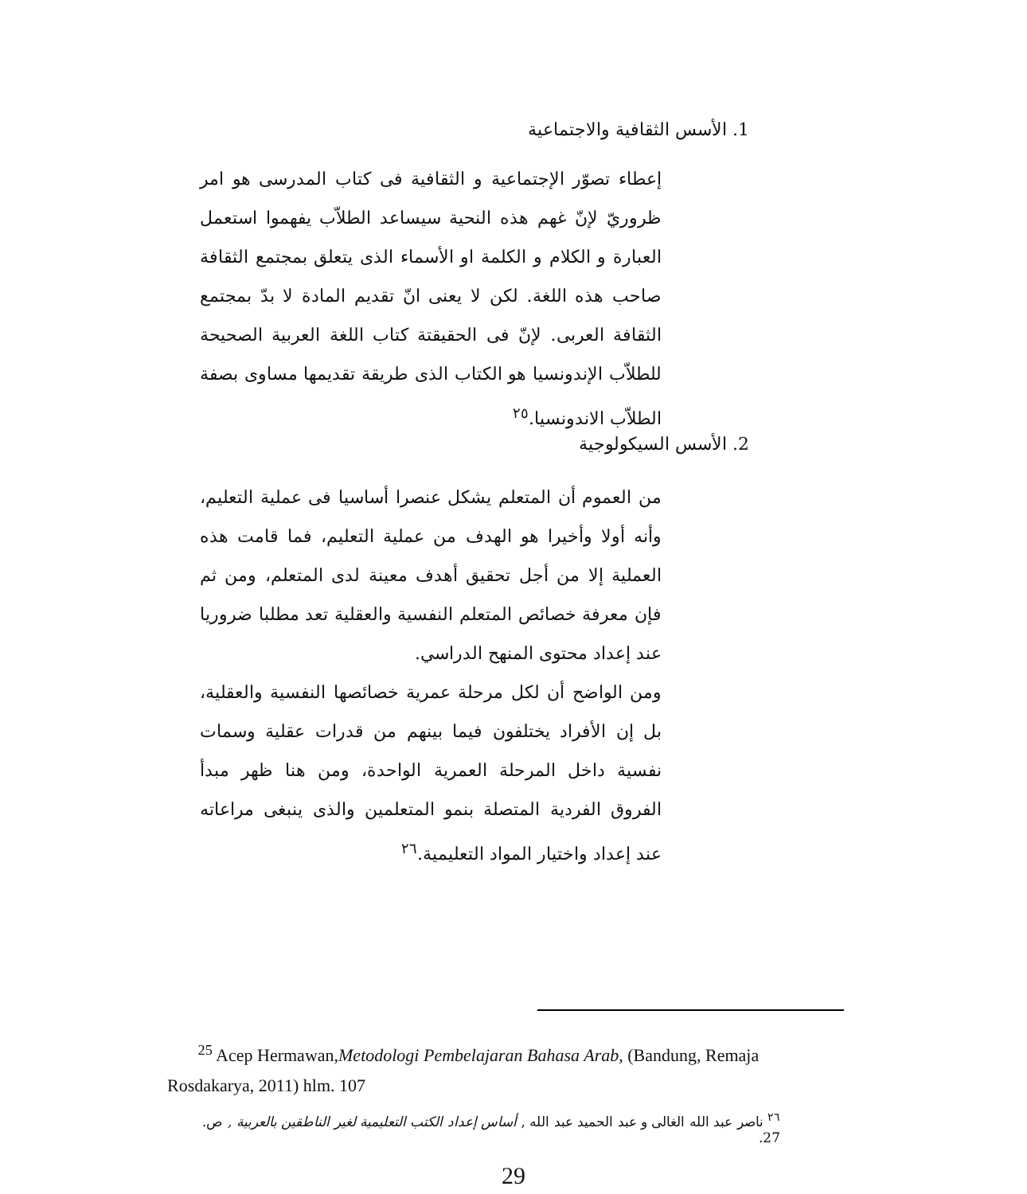1. الأسس الثقافية والاجتماعية
إعطاء تصوّر الإجتماعية و الثقافية فى كتاب المدرسى هو امر ظروريّ لإنّ غهم هذه النحية سيساعد الطلاّب يفهموا استعمل العبارة و الكلام و الكلمة او الأسماء الذى يتعلق بمجتمع الثقافة صاحب هذه اللغة. لكن لا يعنى انّ تقديم المادة لا بدّ بمجتمع الثقافة العربى. لإنّ فى الحقيقتة كتاب اللغة العربية الصحيحة للطلاّب الإندونسيا هو الكتاب الذى طريقة تقديمها مساوى بصفة الطلاّب الاندونسيا.<sup>٢٥</sup>
2. الأسس السيكولوجية
من العموم أن المتعلم يشكل عنصرا أساسيا فى عملية التعليم، وأنه أولا وأخيرا هو الهدف من عملية التعليم، فما قامت هذه العملية إلا من أجل تحقيق أهدف معينة لدى المتعلم، ومن ثم فإن معرفة خصائص المتعلم النفسية والعقلية تعد مطلبا ضروريا عند إعداد محتوى المنهح الدراسي.
ومن الواضح أن لكل مرحلة عمرية خصائصها النفسية والعقلية، بل إن الأفراد يختلفون فيما بينهم من قدرات عقلية وسمات نفسية داخل المرحلة العمرية الواحدة، ومن هنا ظهر مبدأ الفروق الفردية المتصلة بنمو المتعلمين والذى ينبغى مراعاته عند إعداد واختيار المواد التعليمية.<sup>٢٦</sup>
<sup>25</sup> Acep Hermawan,Metodologi Pembelajaran Bahasa Arab, (Bandung, Remaja Rosdakarya, 2011) hlm. 107
<sup>٢٦</sup> ناصر عبد الله الغالى و عبد الحميد عبد الله , أساس إعداد الكتب التعليمية لغير الناطقين بالعربية , ص. 27.
29